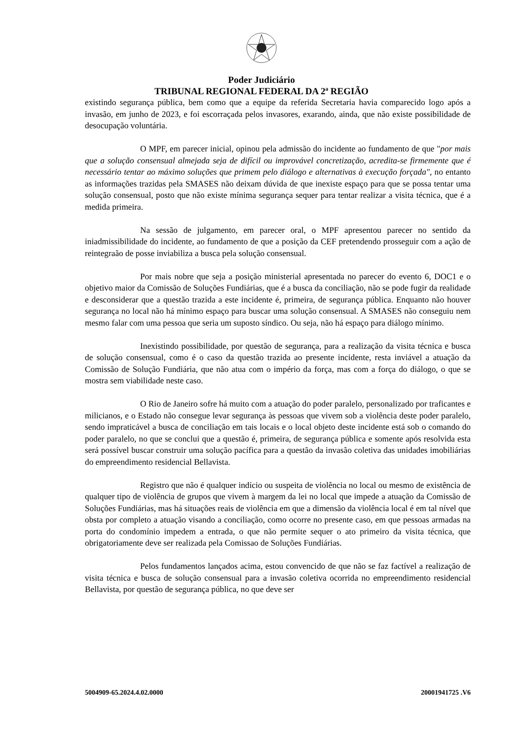Poder Judiciário
TRIBUNAL REGIONAL FEDERAL DA 2ª REGIÃO
existindo segurança pública, bem como que a equipe da referida Secretaria havia comparecido logo após a invasão, em junho de 2023, e foi escorraçada pelos invasores, exarando, ainda, que não existe possibilidade de desocupação voluntária.
O MPF, em parecer inicial, opinou pela admissão do incidente ao fundamento de que "por mais que a solução consensual almejada seja de difícil ou improvável concretização, acredita-se firmemente que é necessário tentar ao máximo soluções que primem pelo diálogo e alternativas à execução forçada", no entanto as informações trazidas pela SMASES não deixam dúvida de que inexiste espaço para que se possa tentar uma solução consensual, posto que não existe mínima segurança sequer para tentar realizar a visita técnica, que é a medida primeira.
Na sessão de julgamento, em parecer oral, o MPF apresentou parecer no sentido da iniadmissibilidade do incidente, ao fundamento de que a posição da CEF pretendendo prosseguir com a ação de reintegraão de posse inviabiliza a busca pela solução consensual.
Por mais nobre que seja a posição ministerial apresentada no parecer do evento 6, DOC1 e o objetivo maior da Comissão de Soluções Fundiárias, que é a busca da conciliação, não se pode fugir da realidade e desconsiderar que a questão trazida a este incidente é, primeira, de segurança pública. Enquanto não houver segurança no local não há mínimo espaço para buscar uma solução consensual. A SMASES não conseguiu nem mesmo falar com uma pessoa que seria um suposto síndico. Ou seja, não há espaço para diálogo mínimo.
Inexistindo possibilidade, por questão de segurança, para a realização da visita técnica e busca de solução consensual, como é o caso da questão trazida ao presente incidente, resta inviável a atuação da Comissão de Solução Fundiária, que não atua com o império da força, mas com a força do diálogo, o que se mostra sem viabilidade neste caso.
O Rio de Janeiro sofre há muito com a atuação do poder paralelo, personalizado por traficantes e milicianos, e o Estado não consegue levar segurança às pessoas que vivem sob a violência deste poder paralelo, sendo impraticável a busca de conciliação em tais locais e o local objeto deste incidente está sob o comando do poder paralelo, no que se conclui que a questão é, primeira, de segurança pública e somente após resolvida esta será possível buscar construir uma solução pacífica para a questão da invasão coletiva das unidades imobiliárias do empreendimento residencial Bellavista.
Registro que não é qualquer indício ou suspeita de violência no local ou mesmo de existência de qualquer tipo de violência de grupos que vivem à margem da lei no local que impede a atuação da Comissão de Soluções Fundiárias, mas há situações reais de violência em que a dimensão da violência local é em tal nível que obsta por completo a atuação visando a conciliação, como ocorre no presente caso, em que pessoas armadas na porta do condomínio impedem a entrada, o que não permite sequer o ato primeiro da visita técnica, que obrigatoriamente deve ser realizada pela Comissao de Soluções Fundiárias.
Pelos fundamentos lançados acima, estou convencido de que não se faz factível a realização de visita técnica e busca de solução consensual para a invasão coletiva ocorrida no empreendimento residencial Bellavista, por questão de segurança pública, no que deve ser
5004909-65.2024.4.02.0000 20001941725 .V6